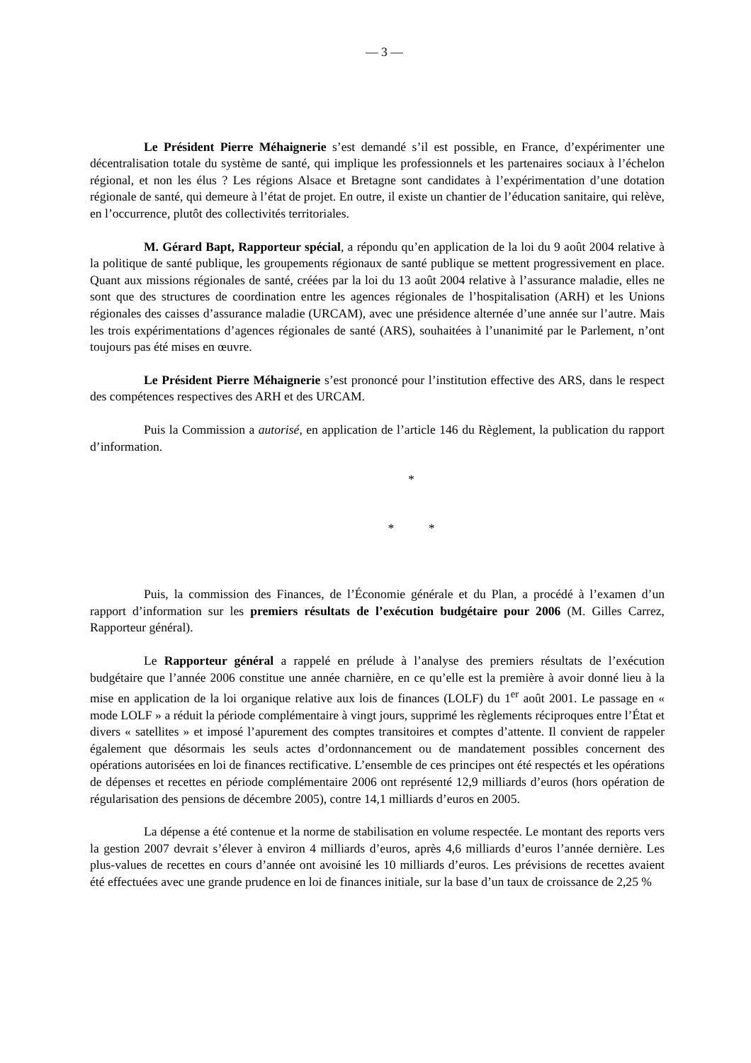— 3 —
Le Président Pierre Méhaignerie s’est demandé s’il est possible, en France, d’expérimenter une décentralisation totale du système de santé, qui implique les professionnels et les partenaires sociaux à l’échelon régional, et non les élus ? Les régions Alsace et Bretagne sont candidates à l’expérimentation d’une dotation régionale de santé, qui demeure à l’état de projet. En outre, il existe un chantier de l’éducation sanitaire, qui relève, en l’occurrence, plutôt des collectivités territoriales.
M. Gérard Bapt, Rapporteur spécial, a répondu qu’en application de la loi du 9 août 2004 relative à la politique de santé publique, les groupements régionaux de santé publique se mettent progressivement en place. Quant aux missions régionales de santé, créées par la loi du 13 août 2004 relative à l’assurance maladie, elles ne sont que des structures de coordination entre les agences régionales de l’hospitalisation (ARH) et les Unions régionales des caisses d’assurance maladie (URCAM), avec une présidence alternée d’une année sur l’autre. Mais les trois expérimentations d’agences régionales de santé (ARS), souhaitées à l’unanimité par le Parlement, n’ont toujours pas été mises en œuvre.
Le Président Pierre Méhaignerie s’est prononcé pour l’institution effective des ARS, dans le respect des compétences respectives des ARH et des URCAM.
Puis la Commission a autorisé, en application de l’article 146 du Règlement, la publication du rapport d’information.
*
* *
Puis, la commission des Finances, de l’Économie générale et du Plan, a procédé à l’examen d’un rapport d’information sur les premiers résultats de l’exécution budgétaire pour 2006 (M. Gilles Carrez, Rapporteur général).
Le Rapporteur général a rappelé en prélude à l’analyse des premiers résultats de l’exécution budgétaire que l’année 2006 constitue une année charnière, en ce qu’elle est la première à avoir donné lieu à la mise en application de la loi organique relative aux lois de finances (LOLF) du 1<sup>er</sup> août 2001. Le passage en « mode LOLF » a réduit la période complémentaire à vingt jours, supprimé les règlements réciproques entre l’État et divers « satellites » et imposé l’apurement des comptes transitoires et comptes d’attente. Il convient de rappeler également que désormais les seuls actes d’ordonnancement ou de mandatement possibles concernent des opérations autorisées en loi de finances rectificative. L’ensemble de ces principes ont été respectés et les opérations de dépenses et recettes en période complémentaire 2006 ont représenté 12,9 milliards d’euros (hors opération de régularisation des pensions de décembre 2005), contre 14,1 milliards d’euros en 2005.
La dépense a été contenue et la norme de stabilisation en volume respectée. Le montant des reports vers la gestion 2007 devrait s’élever à environ 4 milliards d’euros, après 4,6 milliards d’euros l’année dernière. Les plus-values de recettes en cours d’année ont avoisiné les 10 milliards d’euros. Les prévisions de recettes avaient été effectuées avec une grande prudence en loi de finances initiale, sur la base d’un taux de croissance de 2,25 %